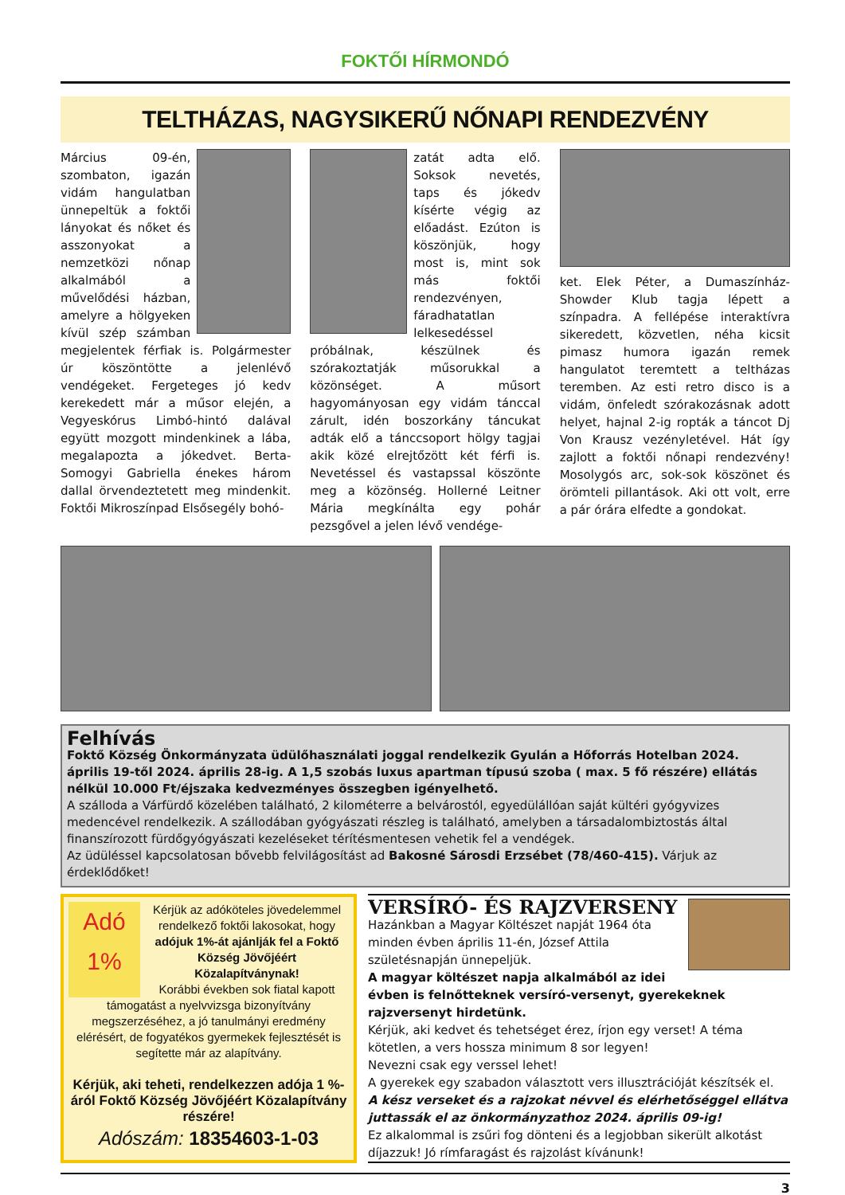FOKTŐI HÍRMONDÓ
TELTHÁZAS, NAGYSIKERŰ NŐNAPI RENDEZVÉNY
Március 09-én, szombaton, igazán vidám hangulatban ünnepeltük a foktői lányokat és nőket és asszonyokat a nemzetközi nőnap alkalmából a művelődési házban, amelyre a hölgyeken kívül szép számban megjelentek férfiak is. Polgármester úr köszöntötte a jelenlévő vendégeket. Fergeteges jó kedv kerekedett már a műsor elején, a Vegyeskórus Limbó-hintó dalával együtt mozgott mindenkinek a lába, megalapozta a jókedvet. Berta-Somogyi Gabriella énekes három dallal örvendeztetett meg mindenkit. Foktői Mikroszínpad Elsősegély bohó-
zatát adta elő. Soksok nevetés, taps és jókedv kísérte végig az előadást. Ezúton is köszönjük, hogy most is, mint sok más foktői rendezvényen, fáradhatatlan lelkesedéssel próbálnak, készülnek és szórakoztatják műsorukkal a közönséget. A műsort hagyományosan egy vidám tánccal zárult, idén boszorkány táncukat adták elő a tánccsoport hölgy tagjai akik közé elrejtőzött két férfi is. Nevetéssel és vastapssal köszönte meg a közönség. Hollerné Leitner Mária megkínálta egy pohár pezsgővel a jelen lévő vendége-
ket. Elek Péter, a Dumaszínház-Showder Klub tagja lépett a színpadra. A fellépése interaktívra sikeredett, közvetlen, néha kicsit pimasz humora igazán remek hangulatot teremtett a teltházas teremben. Az esti retro disco is a vidám, önfeledt szórakozásnak adott helyet, hajnal 2-ig ropták a táncot Dj Von Krausz vezényletével. Hát így zajlott a foktői nőnapi rendezvény! Mosolygós arc, sok-sok köszönet és örömteli pillantások. Aki ott volt, erre a pár órára elfedte a gondokat.
Felhívás
Fokt­ő Község Önkormányzata üdülőhasználati joggal rendelkezik Gyulán a Hőforrás Hotelban 2024. április 19-től 2024. április 28-ig. A 1,5 szobás luxus apartman típusú szoba ( max. 5 fő részére) ellátás nélkül 10.000 Ft/éjszaka kedvezményes összegben igényelhető.
A szálloda a Várfürdő közelében található, 2 kilométerre a belvárostól, egyedülállóan saját kültéri gyógyvizes medencével rendelkezik. A szállodában gyógyászati részleg is található, amelyben a társadalombiztostás által finanszírozott fürdőgyógyászati kezeléseket térítésmentesen vehetik fel a vendégek.
Az üdüléssel kapcsolatosan bővebb felvilágosítást ad Bakosné Sárosdi Erzsébet (78/460-415). Várjuk az érdeklődőket!
Adó
1%
Kérjük az adóköteles jövedelemmel rendelkező foktői lakosokat, hogy adójuk 1%-át ajánlják fel a Foktő Község Jövőjéért Közalapítványnak!
Korábbi években sok fiatal kapott támogatást a nyelvvizsga bizonyítvány megszerzéséhez, a jó tanulmányi eredmény elérésért, de fogyatékos gyermekek fejlesztését is segítette már az alapítvány.
Kérjük, aki teheti, rendelkezzen adója 1 %-áról Foktő Község Jövőjéért Közalapítvány részére!
Adószám: 18354603-1-03
VERSÍRÓ- ÉS RAJZVERSENY
Hazánkban a Magyar Költészet napját 1964 óta minden évben április 11-én, József Attila születésnapján ünnepeljük.
A magyar költészet napja alkalmából az idei évben is felnőtteknek versíró-versenyt, gyerekeknek rajzversenyt hirdetünk.
Kérjük, aki kedvet és tehetséget érez, írjon egy verset! A téma kötetlen, a vers hossza minimum 8 sor legyen!
Nevezni csak egy verssel lehet!
A gyerekek egy szabadon választott vers illusztrációját készítsék el.
A kész verseket és a rajzokat névvel és elérhetőséggel ellátva juttassák el az önkormányzathoz 2024. április 09-ig!
Ez alkalommal is zsűri fog dönteni és a legjobban sikerült alkotást díjazzuk! Jó rímfaragást és rajzolást kívánunk!
3